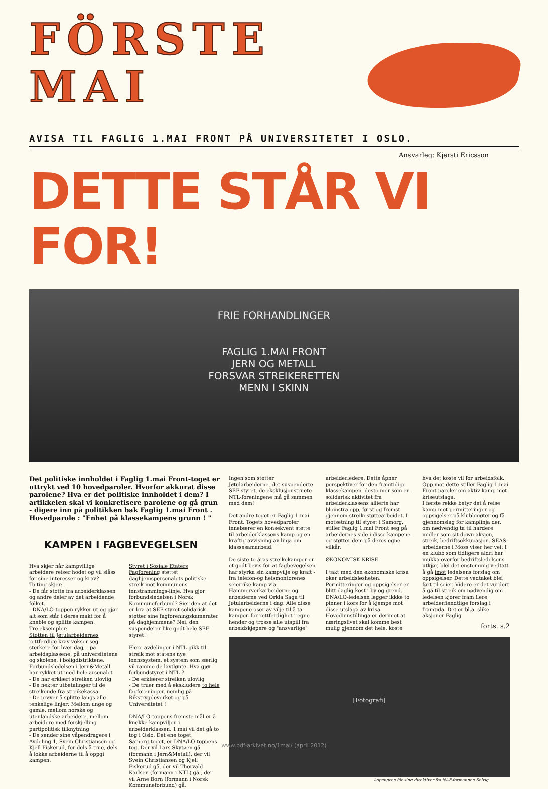FÖRSTE
MAI
AVISA TIL FAGLIG 1.MAI FRONT PÅ UNIVERSITETET I OSLO.
Ansvarleg: Kjersti Ericsson
DETTE STÅR VI FOR!
FRIE FORHANDLINGER
FAGLIG 1.MAI FRONT
JERN OG METALL
FORSVAR STREIKERETTEN
MENN I SKINN
Det politiske innholdet i Faglig 1.mai Front-toget er uttrykt ved 10 hovedparoler. Hvorfor akkurat disse parolene? Hva er det politiske innholdet i dem? I artikkelen skal vi konkretisere parolene og gå grun - digere inn på politikken bak Faglig 1.mai Front . Hovedparole : "Enhet på klassekampens grunn ! "
KAMPEN I FAGBEVEGELSEN
Hva skjer når kampvillige arbeidere reiser hodet og vil slåss for sine interesser og krav?
To ting skjer:
- De får støtte fra arbeiderklassen og andre deler av det arbeidende folket.
- DNA/LO-toppen rykker ut og gjør alt som står i deres makt for å kneble og splitte kampen.
Tre eksempler:
Støtten til Jøtularbeidernes rettferdige krav vokser seg sterkere for hver dag, - på arbeidsplassene, på universitetene og skolene, i boligdistriktene. Forbundsledelsen i Jern&Metall har rykket ut med hele arsenalet
- De har erklært streiken ulovlig
- De nekter utbetalinger til de streikende fra streikekassa
- De prøver å splitte langs alle tenkelige linjer: Mellom unge og gamle, mellom norske og utenlandske arbeidere, mellom arbeidere med forskjelling partipolitisk tilknytning
- De sender sine våpendragere i Avdeling 1, Svein Christiansen og Kjell Fiskerud, for dels å true, dels å lokke arbeiderne til å oppgi kampen.
Styret i Sosiale Etaters Fagforening støttet daghjemspersonalets politiske streik mot kommunens innstrammings-linje. Hva gjør forbundsledelsen i Norsk Kommuneforbund? Sier den at det er bra at SEF-styret solidarisk støtter sine fagforeningskamerater på daghjemmene? Nei, den suspenderer like godt hele SEF-styret!
Flere avdelinger i NTL gikk til streik mot statens nye lønnssystem, et system som særlig vil ramme de lavtlønte. Hva gjør forbundstyret i NTL ?
- De erklærer streiken ulovlig
- De truer med å ekskludere to hele fagforeninger, nemlig på Rikstrygdeverket og på Universitetet !
DNA/LO-toppens fremste mål er å knekke kampviljen i arbeiderklassen. 1.mai vil det gå to tog i Oslo. Det ene toget, Samorg.toget, er DNA/LO-toppens tog. Der vil Lars Skytøen gå (formann i Jern&Metall), der vil Svein Christiansen og Kjell Fiskerud gå, der vil Thorvald Karlsen (formann i NTL) gå , der vil Arne Born (formann i Norsk Kommuneforbund) gå.
Ingen som støtter Jøtularbeiderne, det suspenderte SEF-styret, de eksklusjonstruete NTL-foreningene må gå sammen med dem!
Det andre toget er Faglig 1.mai Front. Togets hovedparoler innebærer en konsekvent støtte til arbeiderklassens kamp og en kraftig avvisning av linja om klassesamarbeid.
De siste to åras streikekamper er et godt bevis for at fagbevegelsen har styrka sin kampvilje og kraft - fra telefon-og heismontørenes seierrike kamp via Hammerverkarbeiderne og arbeiderne ved Orkla Saga til Jøtularbeiderne i dag. Alle disse kampene oser av vilje til å ta kampen for rettferdighet i egne hender og trosse alle utspill fra arbeidskjøpere og "ansvarlige"
arbeiderledere. Dette åpner perspektiver for den framtidige klassekampen, desto mer som en solidarisk aktivitet fra arbeiderklassens allierte har blomstra opp, først og fremst gjennom streikestøttearbeidet. I motsetning til styret i Samorg. stiller Faglig 1.mai Front seg på arbeidernes side i disse kampene og støtter dem på deres egne vilkår.
ØKONOMISK KRISE
I takt med den økonomiske krisa øker arbeidsløsheten. Permitteringer og oppsigelser er blitt daglig kost i by og grend. DNA/LO-ledelsen legger ikkke to pinner i kors for å kjempe mot disse utslaga av krisa. Hovedinnstillinga er derimot at næringslivet skal komme best mulig gjennom det hele, koste
hva det koste vil for arbeidsfolk. Opp mot dette stiller Faglig 1.mai Front paroler om aktiv kamp mot kriseutslaga.
I første rekke betyr det å reise kamp mot permitteringer og oppsigelser på klubbmøter og få gjennomslag for kamplinja der, om nødvendig ta til hardere midler som sit-down-aksjon, streik, bedriftsokkupasjon. SEAS-arbeiderne i Moss viser her vei: I en klubb som tidligere aldri har mukka overfor bedriftsledelsens utkjør, blei det enstemmig vedtatt å gå imot ledelsens forslag om oppsigelser. Dette vedtaket blei ført til seier. Videre er det vurdert å gå til streik om nødvendig om ledelsen kjører fram flere arbeiderfiendtlige forslag i framtida. Det er bl.a. slike aksjoner Faglig
forts. s.2
[Fotografi]
Aspengren får sine direktiver fra NAF-formannen Selvig.
www.pdf-arkivet.no/1mai/ (april 2012)